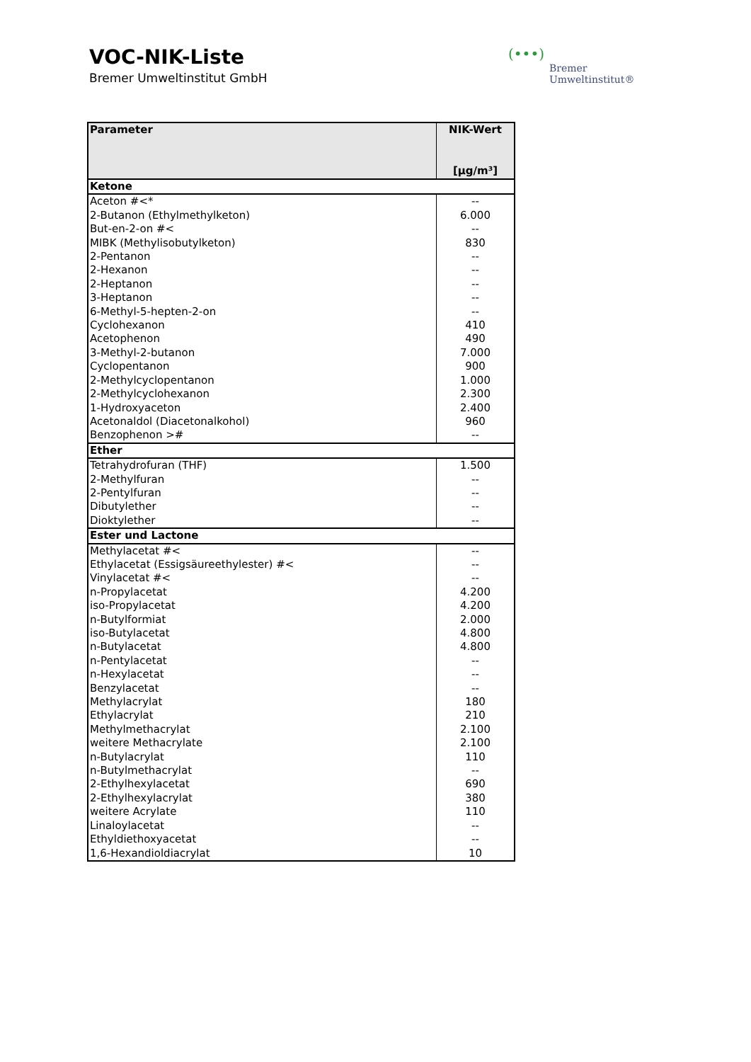VOC-NIK-Liste
Bremer Umweltinstitut GmbH
(•••)
Bremer
Umweltinstitut®
| Parameter | NIK-Wert [µg/m³] |
| --- | --- |
| Ketone | |
| Aceton #<* | -- |
| 2-Butanon (Ethylmethylketon) | 6.000 |
| But-en-2-on #< | -- |
| MIBK (Methylisobutylketon) | 830 |
| 2-Pentanon | -- |
| 2-Hexanon | -- |
| 2-Heptanon | -- |
| 3-Heptanon | -- |
| 6-Methyl-5-hepten-2-on | -- |
| Cyclohexanon | 410 |
| Acetophenon | 490 |
| 3-Methyl-2-butanon | 7.000 |
| Cyclopentanon | 900 |
| 2-Methylcyclopentanon | 1.000 |
| 2-Methylcyclohexanon | 2.300 |
| 1-Hydroxyaceton | 2.400 |
| Acetonaldol (Diacetonalkohol) | 960 |
| Benzophenon ># | -- |
| Ether | |
| Tetrahydrofuran (THF) | 1.500 |
| 2-Methylfuran | -- |
| 2-Pentylfuran | -- |
| Dibutylether | -- |
| Dioktylether | -- |
| Ester und Lactone | |
| Methylacetat #< | -- |
| Ethylacetat (Essigsäureethylester) #< | -- |
| Vinylacetat #< | -- |
| n-Propylacetat | 4.200 |
| iso-Propylacetat | 4.200 |
| n-Butylformiat | 2.000 |
| iso-Butylacetat | 4.800 |
| n-Butylacetat | 4.800 |
| n-Pentylacetat | -- |
| n-Hexylacetat | -- |
| Benzylacetat | -- |
| Methylacrylat | 180 |
| Ethylacrylat | 210 |
| Methylmethacrylat | 2.100 |
| weitere Methacrylate | 2.100 |
| n-Butylacrylat | 110 |
| n-Butylmethacrylat | -- |
| 2-Ethylhexylacetat | 690 |
| 2-Ethylhexylacrylat | 380 |
| weitere Acrylate | 110 |
| Linaloylacetat | -- |
| Ethyldiethoxyacetat | -- |
| 1,6-Hexandioldiacrylat | 10 |